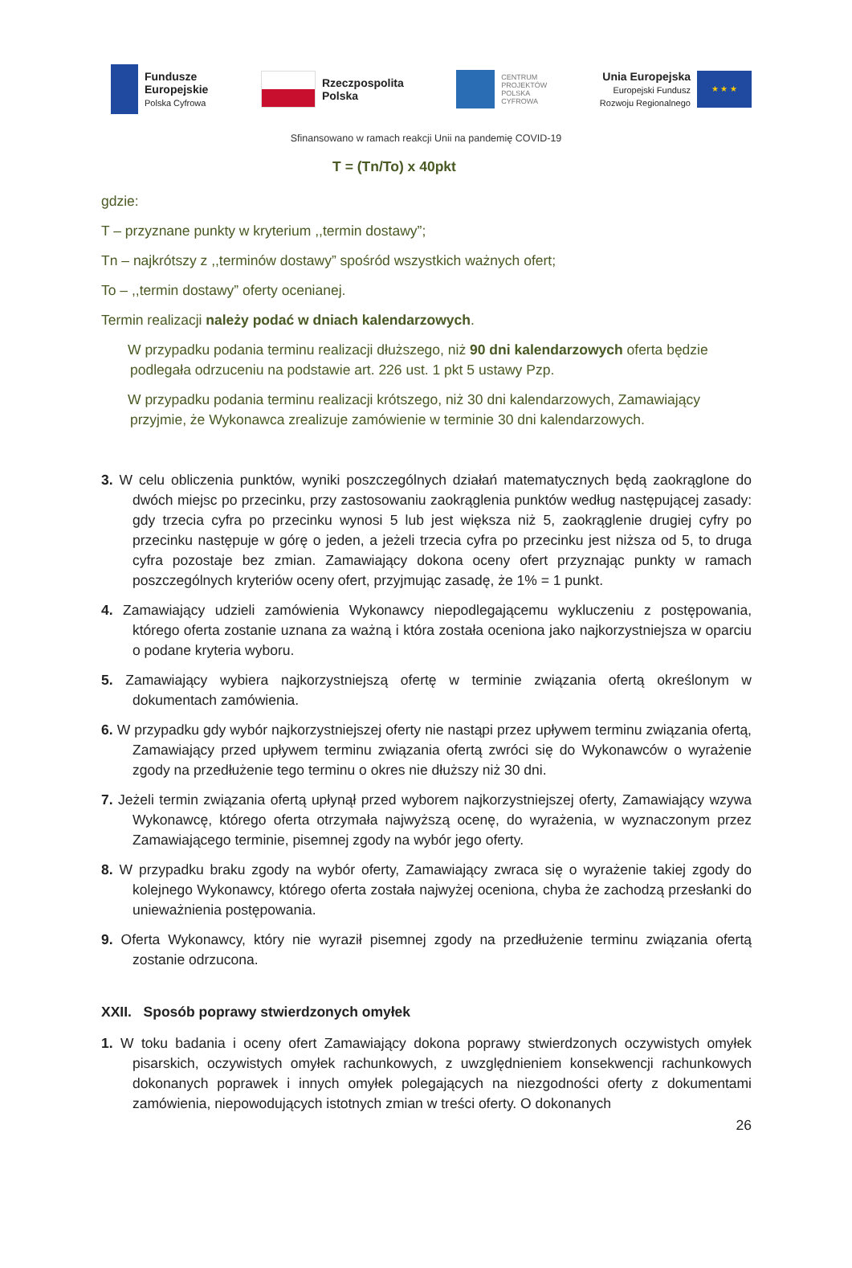Fundusze
Europejskie
Polska Cyfrowa
Rzeczpospolita
Polska
CENTRUM
PROJEKTÓW
POLSKA
CYFROWA
Unia Europejska
Europejski Fundusz
Rozwoju Regionalnego
★ ★ ★
Sfinansowano w ramach reakcji Unii na pandemię COVID-19
T = (Tn/To) x 40pkt
gdzie:
T – przyznane punkty w kryterium ,,termin dostawy”;
Tn – najkrótszy z ,,terminów dostawy” spośród wszystkich ważnych ofert;
To – ,,termin dostawy” oferty ocenianej.
Termin realizacji należy podać w dniach kalendarzowych.
W przypadku podania terminu realizacji dłuższego, niż 90 dni kalendarzowych oferta będzie podlegała odrzuceniu na podstawie art. 226 ust. 1 pkt 5 ustawy Pzp.
W przypadku podania terminu realizacji krótszego, niż 30 dni kalendarzowych, Zamawiający przyjmie, że Wykonawca zrealizuje zamówienie w terminie 30 dni kalendarzowych.
3. W celu obliczenia punktów, wyniki poszczególnych działań matematycznych będą zaokrąglone do dwóch miejsc po przecinku, przy zastosowaniu zaokrąglenia punktów według następującej zasady: gdy trzecia cyfra po przecinku wynosi 5 lub jest większa niż 5, zaokrąglenie drugiej cyfry po przecinku następuje w górę o jeden, a jeżeli trzecia cyfra po przecinku jest niższa od 5, to druga cyfra pozostaje bez zmian. Zamawiający dokona oceny ofert przyznając punkty w ramach poszczególnych kryteriów oceny ofert, przyjmując zasadę, że 1% = 1 punkt.
4. Zamawiający udzieli zamówienia Wykonawcy niepodlegającemu wykluczeniu z postępowania, którego oferta zostanie uznana za ważną i która została oceniona jako najkorzystniejsza w oparciu o podane kryteria wyboru.
5. Zamawiający wybiera najkorzystniejszą ofertę w terminie związania ofertą określonym w dokumentach zamówienia.
6. W przypadku gdy wybór najkorzystniejszej oferty nie nastąpi przez upływem terminu związania ofertą, Zamawiający przed upływem terminu związania ofertą zwróci się do Wykonawców o wyrażenie zgody na przedłużenie tego terminu o okres nie dłuższy niż 30 dni.
7. Jeżeli termin związania ofertą upłynął przed wyborem najkorzystniejszej oferty, Zamawiający wzywa Wykonawcę, którego oferta otrzymała najwyższą ocenę, do wyrażenia, w wyznaczonym przez Zamawiającego terminie, pisemnej zgody na wybór jego oferty.
8. W przypadku braku zgody na wybór oferty, Zamawiający zwraca się o wyrażenie takiej zgody do kolejnego Wykonawcy, którego oferta została najwyżej oceniona, chyba że zachodzą przesłanki do unieważnienia postępowania.
9. Oferta Wykonawcy, który nie wyraził pisemnej zgody na przedłużenie terminu związania ofertą zostanie odrzucona.
XXII. Sposób poprawy stwierdzonych omyłek
1. W toku badania i oceny ofert Zamawiający dokona poprawy stwierdzonych oczywistych omyłek pisarskich, oczywistych omyłek rachunkowych, z uwzględnieniem konsekwencji rachunkowych dokonanych poprawek i innych omyłek polegających na niezgodności oferty z dokumentami zamówienia, niepowodujących istotnych zmian w treści oferty. O dokonanych
26